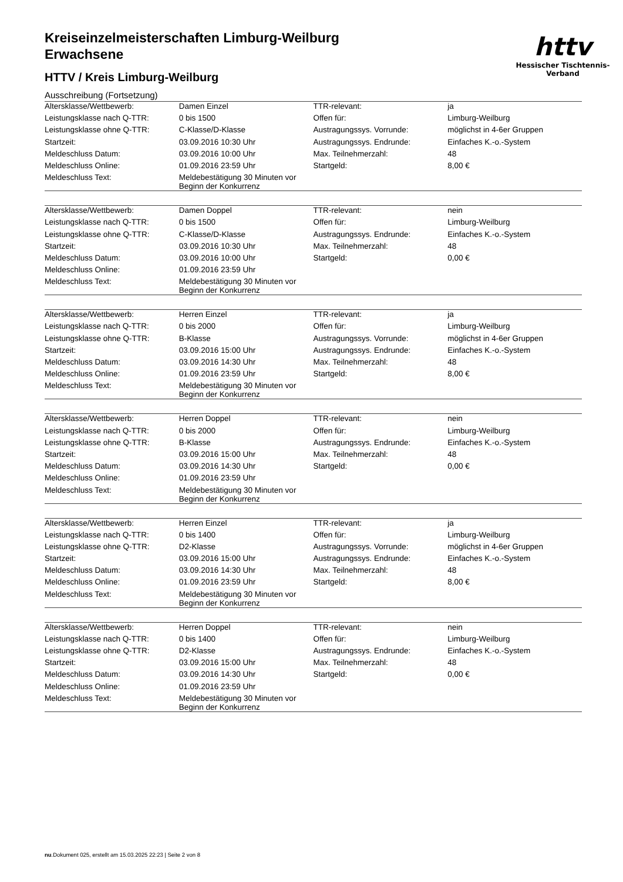httv
Hessischer Tischtennis-Verband
Kreiseinzelmeisterschaften Limburg-Weilburg
Erwachsene
HTTV / Kreis Limburg-Weilburg
Ausschreibung (Fortsetzung)
| Altersklasse/Wettbewerb: | Damen Einzel | TTR-relevant: | ja |
| Leistungsklasse nach Q-TTR: | 0 bis 1500 | Offen für: | Limburg-Weilburg |
| Leistungsklasse ohne Q-TTR: | C-Klasse/D-Klasse | Austragungssys. Vorrunde: | möglichst in 4-6er Gruppen |
| Startzeit: | 03.09.2016 10:30 Uhr | Austragungssys. Endrunde: | Einfaches K.-o.-System |
| Meldeschluss Datum: | 03.09.2016 10:00 Uhr | Max. Teilnehmerzahl: | 48 |
| Meldeschluss Online: | 01.09.2016 23:59 Uhr | Startgeld: | 8,00 € |
| Meldeschluss Text: | Meldebestätigung 30 Minuten vor Beginn der Konkurrenz | | |
| Altersklasse/Wettbewerb: | Damen Doppel | TTR-relevant: | nein |
| Leistungsklasse nach Q-TTR: | 0 bis 1500 | Offen für: | Limburg-Weilburg |
| Leistungsklasse ohne Q-TTR: | C-Klasse/D-Klasse | Austragungssys. Endrunde: | Einfaches K.-o.-System |
| Startzeit: | 03.09.2016 10:30 Uhr | Max. Teilnehmerzahl: | 48 |
| Meldeschluss Datum: | 03.09.2016 10:00 Uhr | Startgeld: | 0,00 € |
| Meldeschluss Online: | 01.09.2016 23:59 Uhr | | |
| Meldeschluss Text: | Meldebestätigung 30 Minuten vor Beginn der Konkurrenz | | |
| Altersklasse/Wettbewerb: | Herren Einzel | TTR-relevant: | ja |
| Leistungsklasse nach Q-TTR: | 0 bis 2000 | Offen für: | Limburg-Weilburg |
| Leistungsklasse ohne Q-TTR: | B-Klasse | Austragungssys. Vorrunde: | möglichst in 4-6er Gruppen |
| Startzeit: | 03.09.2016 15:00 Uhr | Austragungssys. Endrunde: | Einfaches K.-o.-System |
| Meldeschluss Datum: | 03.09.2016 14:30 Uhr | Max. Teilnehmerzahl: | 48 |
| Meldeschluss Online: | 01.09.2016 23:59 Uhr | Startgeld: | 8,00 € |
| Meldeschluss Text: | Meldebestätigung 30 Minuten vor Beginn der Konkurrenz | | |
| Altersklasse/Wettbewerb: | Herren Doppel | TTR-relevant: | nein |
| Leistungsklasse nach Q-TTR: | 0 bis 2000 | Offen für: | Limburg-Weilburg |
| Leistungsklasse ohne Q-TTR: | B-Klasse | Austragungssys. Endrunde: | Einfaches K.-o.-System |
| Startzeit: | 03.09.2016 15:00 Uhr | Max. Teilnehmerzahl: | 48 |
| Meldeschluss Datum: | 03.09.2016 14:30 Uhr | Startgeld: | 0,00 € |
| Meldeschluss Online: | 01.09.2016 23:59 Uhr | | |
| Meldeschluss Text: | Meldebestätigung 30 Minuten vor Beginn der Konkurrenz | | |
| Altersklasse/Wettbewerb: | Herren Einzel | TTR-relevant: | ja |
| Leistungsklasse nach Q-TTR: | 0 bis 1400 | Offen für: | Limburg-Weilburg |
| Leistungsklasse ohne Q-TTR: | D2-Klasse | Austragungssys. Vorrunde: | möglichst in 4-6er Gruppen |
| Startzeit: | 03.09.2016 15:00 Uhr | Austragungssys. Endrunde: | Einfaches K.-o.-System |
| Meldeschluss Datum: | 03.09.2016 14:30 Uhr | Max. Teilnehmerzahl: | 48 |
| Meldeschluss Online: | 01.09.2016 23:59 Uhr | Startgeld: | 8,00 € |
| Meldeschluss Text: | Meldebestätigung 30 Minuten vor Beginn der Konkurrenz | | |
| Altersklasse/Wettbewerb: | Herren Doppel | TTR-relevant: | nein |
| Leistungsklasse nach Q-TTR: | 0 bis 1400 | Offen für: | Limburg-Weilburg |
| Leistungsklasse ohne Q-TTR: | D2-Klasse | Austragungssys. Endrunde: | Einfaches K.-o.-System |
| Startzeit: | 03.09.2016 15:00 Uhr | Max. Teilnehmerzahl: | 48 |
| Meldeschluss Datum: | 03.09.2016 14:30 Uhr | Startgeld: | 0,00 € |
| Meldeschluss Online: | 01.09.2016 23:59 Uhr | | |
| Meldeschluss Text: | Meldebestätigung 30 Minuten vor Beginn der Konkurrenz | | |
nu.Dokument 025, erstellt am 15.03.2025 22:23 | Seite 2 von 8